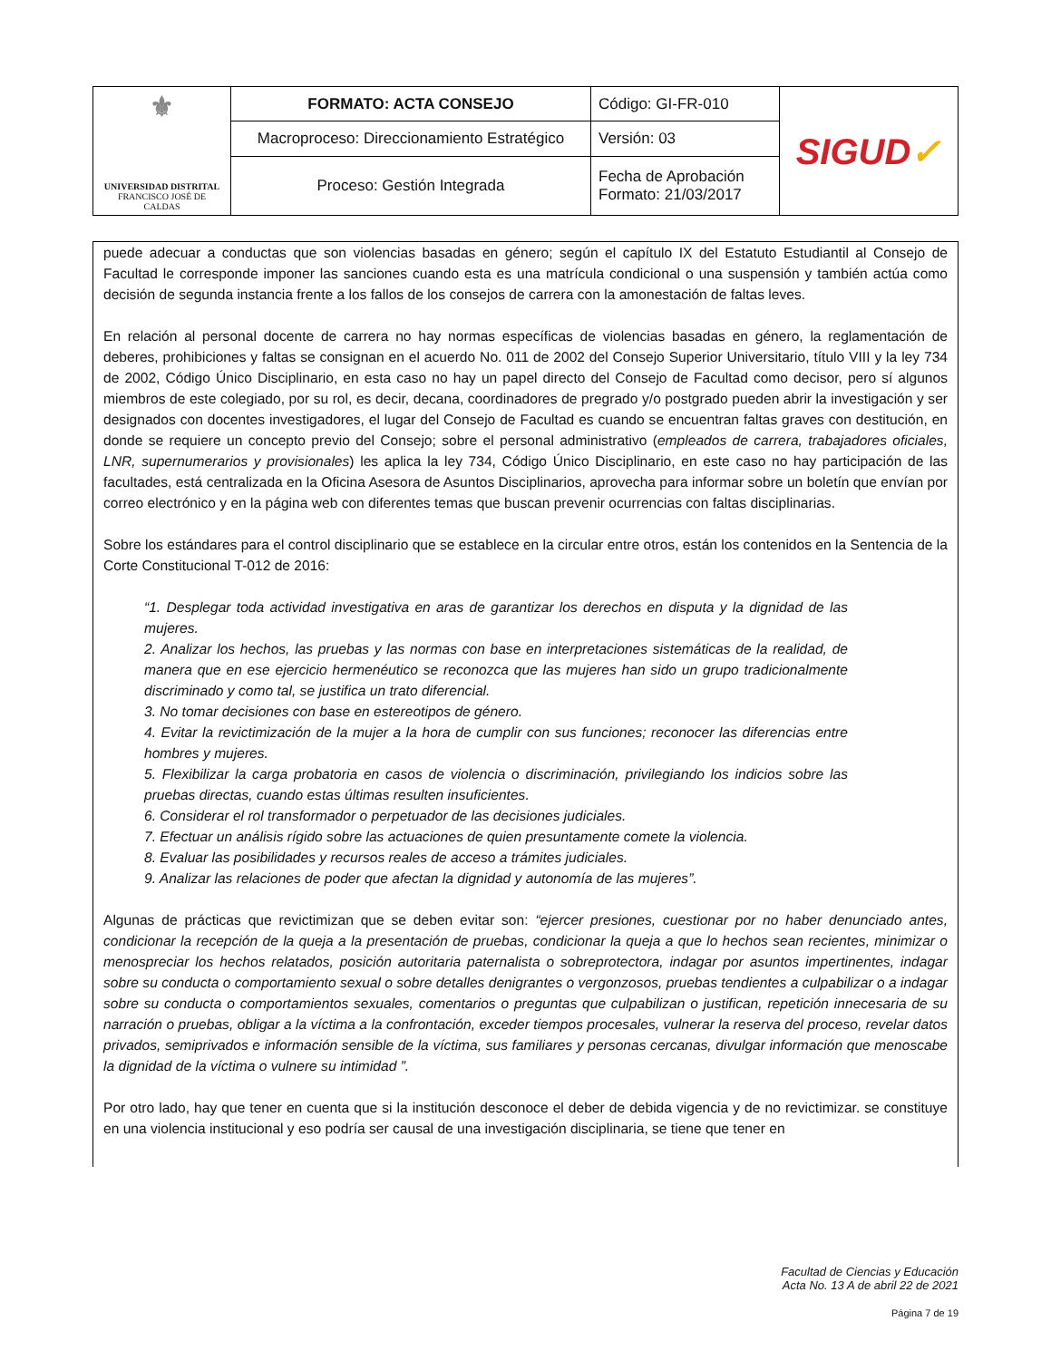| ⚜ UNIVERSIDAD DISTRITAL FRANCISCO JOSÉ DE CALDAS | FORMATO: ACTA CONSEJO | Código: GI-FR-010 | SIGUD ✓ |
| | Macroproceso: Direccionamiento Estratégico | Versión: 03 | |
| | Proceso: Gestión Integrada | Fecha de Aprobación Formato: 21/03/2017 | |
puede adecuar a conductas que son violencias basadas en género; según el capítulo IX del Estatuto Estudiantil al Consejo de Facultad le corresponde imponer las sanciones cuando esta es una matrícula condicional o una suspensión y también actúa como decisión de segunda instancia frente a los fallos de los consejos de carrera con la amonestación de faltas leves.
En relación al personal docente de carrera no hay normas específicas de violencias basadas en género, la reglamentación de deberes, prohibiciones y faltas se consignan en el acuerdo No. 011 de 2002 del Consejo Superior Universitario, título VIII y la ley 734 de 2002, Código Único Disciplinario, en esta caso no hay un papel directo del Consejo de Facultad como decisor, pero sí algunos miembros de este colegiado, por su rol, es decir, decana, coordinadores de pregrado y/o postgrado pueden abrir la investigación y ser designados con docentes investigadores, el lugar del Consejo de Facultad es cuando se encuentran faltas graves con destitución, en donde se requiere un concepto previo del Consejo; sobre el personal administrativo (empleados de carrera, trabajadores oficiales, LNR, supernumerarios y provisionales) les aplica la ley 734, Código Único Disciplinario, en este caso no hay participación de las facultades, está centralizada en la Oficina Asesora de Asuntos Disciplinarios, aprovecha para informar sobre un boletín que envían por correo electrónico y en la página web con diferentes temas que buscan prevenir ocurrencias con faltas disciplinarias.
Sobre los estándares para el control disciplinario que se establece en la circular entre otros, están los contenidos en la Sentencia de la Corte Constitucional T-012 de 2016:
“1. Desplegar toda actividad investigativa en aras de garantizar los derechos en disputa y la dignidad de las mujeres.
2. Analizar los hechos, las pruebas y las normas con base en interpretaciones sistemáticas de la realidad, de manera que en ese ejercicio hermenéutico se reconozca que las mujeres han sido un grupo tradicionalmente discriminado y como tal, se justifica un trato diferencial.
3. No tomar decisiones con base en estereotipos de género.
4. Evitar la revictimización de la mujer a la hora de cumplir con sus funciones; reconocer las diferencias entre hombres y mujeres.
5. Flexibilizar la carga probatoria en casos de violencia o discriminación, privilegiando los indicios sobre las pruebas directas, cuando estas últimas resulten insuficientes.
6. Considerar el rol transformador o perpetuador de las decisiones judiciales.
7. Efectuar un análisis rígido sobre las actuaciones de quien presuntamente comete la violencia.
8. Evaluar las posibilidades y recursos reales de acceso a trámites judiciales.
9. Analizar las relaciones de poder que afectan la dignidad y autonomía de las mujeres”.
Algunas de prácticas que revictimizan que se deben evitar son: “ejercer presiones, cuestionar por no haber denunciado antes, condicionar la recepción de la queja a la presentación de pruebas, condicionar la queja a que lo hechos sean recientes, minimizar o menospreciar los hechos relatados, posición autoritaria paternalista o sobreprotectora, indagar por asuntos impertinentes, indagar sobre su conducta o comportamiento sexual o sobre detalles denigrantes o vergonzosos, pruebas tendientes a culpabilizar o a indagar sobre su conducta o comportamientos sexuales, comentarios o preguntas que culpabilizan o justifican, repetición innecesaria de su narración o pruebas, obligar a la víctima a la confrontación, exceder tiempos procesales, vulnerar la reserva del proceso, revelar datos privados, semiprivados e información sensible de la víctima, sus familiares y personas cercanas, divulgar información que menoscabe la dignidad de la víctima o vulnere su intimidad ”.
Por otro lado, hay que tener en cuenta que si la institución desconoce el deber de debida vigencia y de no revictimizar. se constituye en una violencia institucional y eso podría ser causal de una investigación disciplinaria, se tiene que tener en
Facultad de Ciencias y Educación
Acta No. 13 A de abril 22 de 2021
Página 7 de 19